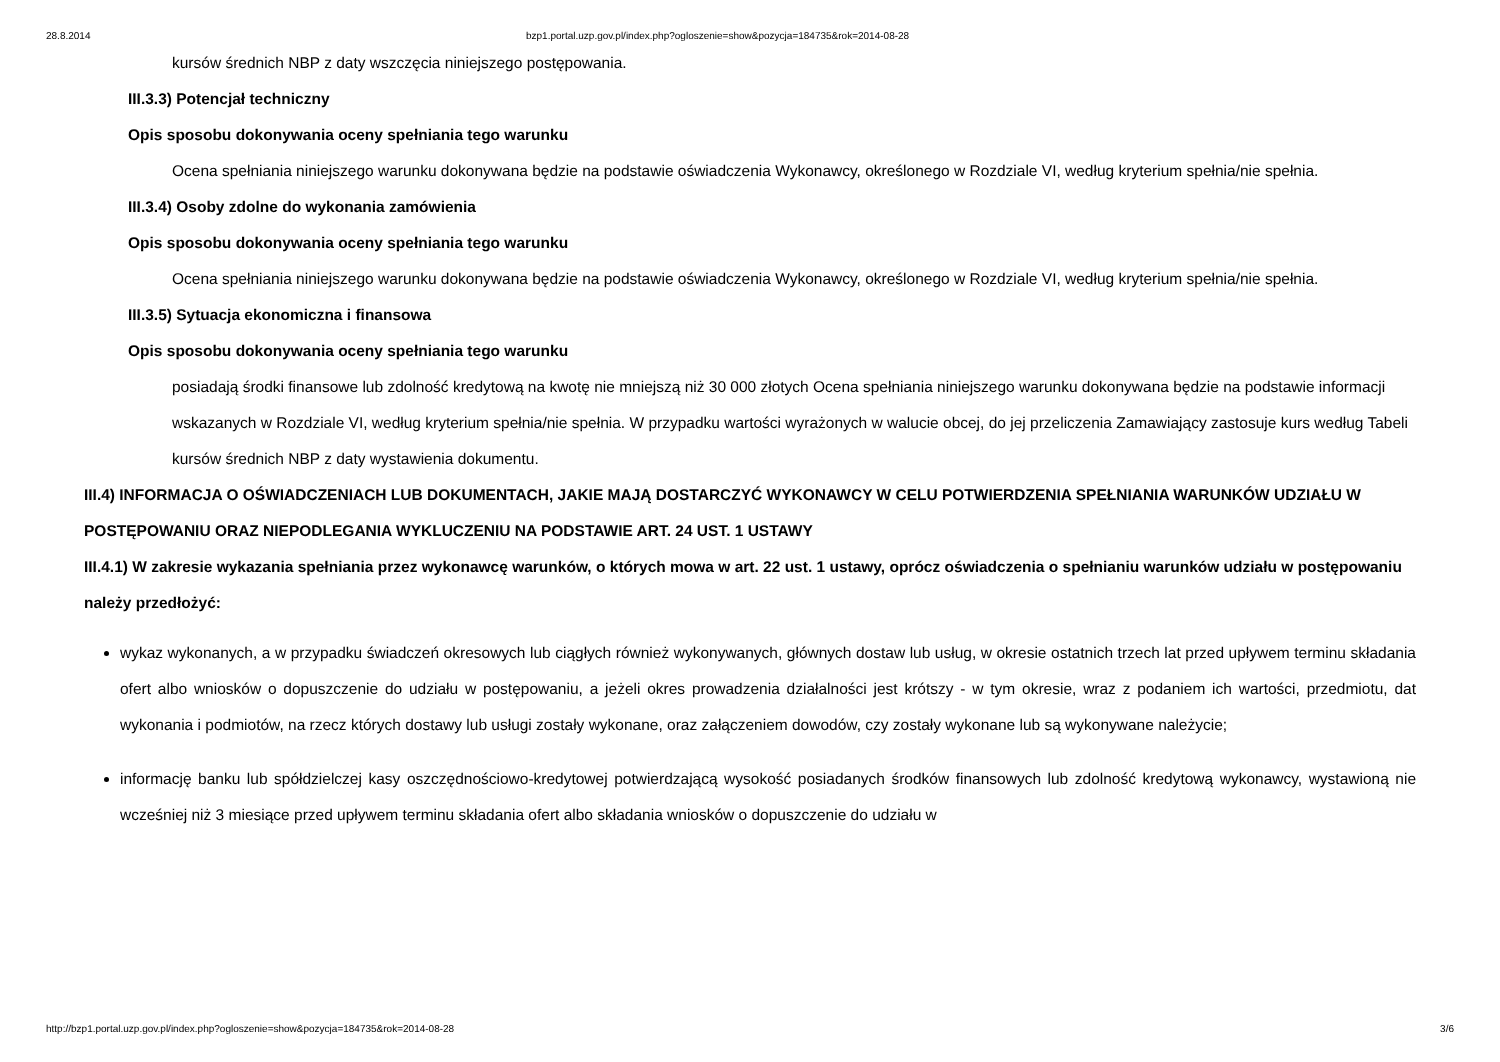28.8.2014 bzp1.portal.uzp.gov.pl/index.php?ogloszenie=show&pozycja=184735&rok=2014-08-28
kursów średnich NBP z daty wszczęcia niniejszego postępowania.
III.3.3) Potencjał techniczny
Opis sposobu dokonywania oceny spełniania tego warunku
Ocena spełniania niniejszego warunku dokonywana będzie na podstawie oświadczenia Wykonawcy, określonego w Rozdziale VI, według kryterium spełnia/nie spełnia.
III.3.4) Osoby zdolne do wykonania zamówienia
Opis sposobu dokonywania oceny spełniania tego warunku
Ocena spełniania niniejszego warunku dokonywana będzie na podstawie oświadczenia Wykonawcy, określonego w Rozdziale VI, według kryterium spełnia/nie spełnia.
III.3.5) Sytuacja ekonomiczna i finansowa
Opis sposobu dokonywania oceny spełniania tego warunku
posiadają środki finansowe lub zdolność kredytową na kwotę nie mniejszą niż 30 000 złotych Ocena spełniania niniejszego warunku dokonywana będzie na podstawie informacji wskazanych w Rozdziale VI, według kryterium spełnia/nie spełnia. W przypadku wartości wyrażonych w walucie obcej, do jej przeliczenia Zamawiający zastosuje kurs według Tabeli kursów średnich NBP z daty wystawienia dokumentu.
III.4) INFORMACJA O OŚWIADCZENIACH LUB DOKUMENTACH, JAKIE MAJĄ DOSTARCZYĆ WYKONAWCY W CELU POTWIERDZENIA SPEŁNIANIA WARUNKÓW UDZIAŁU W POSTĘPOWANIU ORAZ NIEPODLEGANIA WYKLUCZENIU NA PODSTAWIE ART. 24 UST. 1 USTAWY
III.4.1) W zakresie wykazania spełniania przez wykonawcę warunków, o których mowa w art. 22 ust. 1 ustawy, oprócz oświadczenia o spełnianiu warunków udziału w postępowaniu należy przedłożyć:
wykaz wykonanych, a w przypadku świadczeń okresowych lub ciągłych również wykonywanych, głównych dostaw lub usług, w okresie ostatnich trzech lat przed upływem terminu składania ofert albo wniosków o dopuszczenie do udziału w postępowaniu, a jeżeli okres prowadzenia działalności jest krótszy - w tym okresie, wraz z podaniem ich wartości, przedmiotu, dat wykonania i podmiotów, na rzecz których dostawy lub usługi zostały wykonane, oraz załączeniem dowodów, czy zostały wykonane lub są wykonywane należycie;
informację banku lub spółdzielczej kasy oszczędnościowo-kredytowej potwierdzającą wysokość posiadanych środków finansowych lub zdolność kredytową wykonawcy, wystawioną nie wcześniej niż 3 miesiące przed upływem terminu składania ofert albo składania wniosków o dopuszczenie do udziału w
http://bzp1.portal.uzp.gov.pl/index.php?ogloszenie=show&pozycja=184735&rok=2014-08-28 3/6